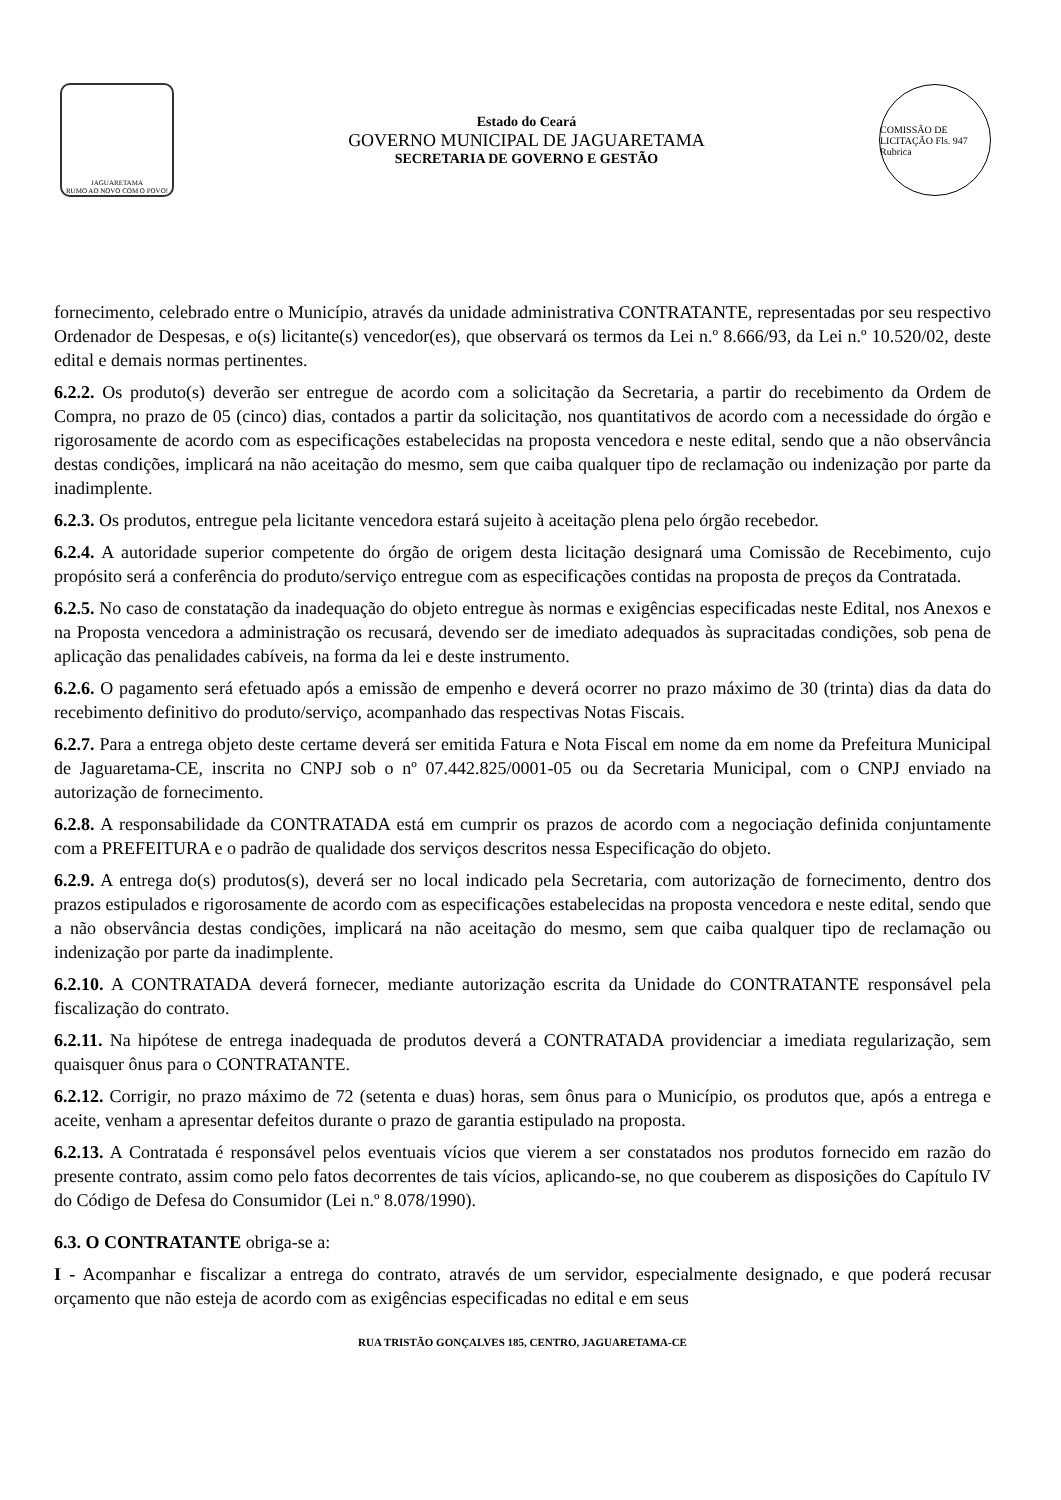JAGUARETAMA
RUMO AO NOVO COM O POVO!
Estado do Ceará
GOVERNO MUNICIPAL DE JAGUARETAMA
SECRETARIA DE GOVERNO E GESTÃO
COMISSÃO DE LICITAÇÃO Fls. 947 Rubrica
fornecimento, celebrado entre o Município, através da unidade administrativa CONTRATANTE, representadas por seu respectivo Ordenador de Despesas, e o(s) licitante(s) vencedor(es), que observará os termos da Lei n.º 8.666/93, da Lei n.º 10.520/02, deste edital e demais normas pertinentes.
6.2.2. Os produto(s) deverão ser entregue de acordo com a solicitação da Secretaria, a partir do recebimento da Ordem de Compra, no prazo de 05 (cinco) dias, contados a partir da solicitação, nos quantitativos de acordo com a necessidade do órgão e rigorosamente de acordo com as especificações estabelecidas na proposta vencedora e neste edital, sendo que a não observância destas condições, implicará na não aceitação do mesmo, sem que caiba qualquer tipo de reclamação ou indenização por parte da inadimplente.
6.2.3. Os produtos, entregue pela licitante vencedora estará sujeito à aceitação plena pelo órgão recebedor.
6.2.4. A autoridade superior competente do órgão de origem desta licitação designará uma Comissão de Recebimento, cujo propósito será a conferência do produto/serviço entregue com as especificações contidas na proposta de preços da Contratada.
6.2.5. No caso de constatação da inadequação do objeto entregue às normas e exigências especificadas neste Edital, nos Anexos e na Proposta vencedora a administração os recusará, devendo ser de imediato adequados às supracitadas condições, sob pena de aplicação das penalidades cabíveis, na forma da lei e deste instrumento.
6.2.6. O pagamento será efetuado após a emissão de empenho e deverá ocorrer no prazo máximo de 30 (trinta) dias da data do recebimento definitivo do produto/serviço, acompanhado das respectivas Notas Fiscais.
6.2.7. Para a entrega objeto deste certame deverá ser emitida Fatura e Nota Fiscal em nome da em nome da Prefeitura Municipal de Jaguaretama-CE, inscrita no CNPJ sob o nº 07.442.825/0001-05 ou da Secretaria Municipal, com o CNPJ enviado na autorização de fornecimento.
6.2.8. A responsabilidade da CONTRATADA está em cumprir os prazos de acordo com a negociação definida conjuntamente com a PREFEITURA e o padrão de qualidade dos serviços descritos nessa Especificação do objeto.
6.2.9. A entrega do(s) produtos(s), deverá ser no local indicado pela Secretaria, com autorização de fornecimento, dentro dos prazos estipulados e rigorosamente de acordo com as especificações estabelecidas na proposta vencedora e neste edital, sendo que a não observância destas condições, implicará na não aceitação do mesmo, sem que caiba qualquer tipo de reclamação ou indenização por parte da inadimplente.
6.2.10. A CONTRATADA deverá fornecer, mediante autorização escrita da Unidade do CONTRATANTE responsável pela fiscalização do contrato.
6.2.11. Na hipótese de entrega inadequada de produtos deverá a CONTRATADA providenciar a imediata regularização, sem quaisquer ônus para o CONTRATANTE.
6.2.12. Corrigir, no prazo máximo de 72 (setenta e duas) horas, sem ônus para o Município, os produtos que, após a entrega e aceite, venham a apresentar defeitos durante o prazo de garantia estipulado na proposta.
6.2.13. A Contratada é responsável pelos eventuais vícios que vierem a ser constatados nos produtos fornecido em razão do presente contrato, assim como pelo fatos decorrentes de tais vícios, aplicando-se, no que couberem as disposições do Capítulo IV do Código de Defesa do Consumidor (Lei n.º 8.078/1990).
6.3. O CONTRATANTE obriga-se a:
I - Acompanhar e fiscalizar a entrega do contrato, através de um servidor, especialmente designado, e que poderá recusar orçamento que não esteja de acordo com as exigências especificadas no edital e em seus
RUA TRISTÃO GONÇALVES 185, CENTRO, JAGUARETAMA-CE